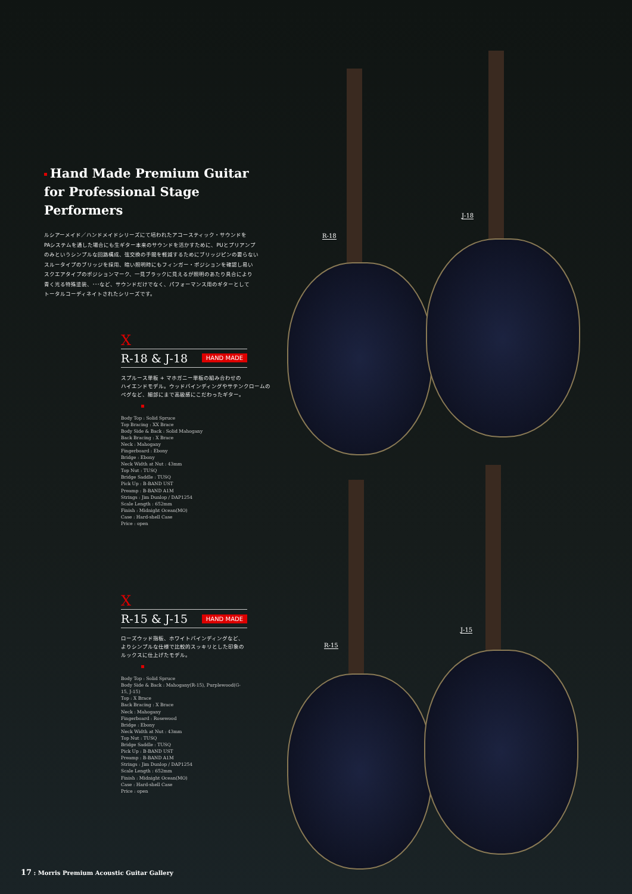R-18
J-18
R-15
J-15
Hand Made Premium Guitar
for Professional Stage Performers
ルシアーメイド／ハンドメイドシリーズにて培われたアコースティック・サウンドを
PAシステムを通した場合にも生ギター本来のサウンドを活かすために、PUとプリアンプ
のみというシンプルな回路構成、弦交換の手間を軽減するためにブリッジピンの要らない
スルータイプのブリッジを採用、暗い照明時にもフィンガー・ポジションを確認し易い
スクエアタイプのポジションマーク、一見ブラックに見えるが照明のあたり具合により
青く光る特殊塗装、･･･など、サウンドだけでなく、パフォーマンス用のギターとして
トータルコーディネイトされたシリーズです。
X
R-18 & J-18 HAND MADE
スプルース単板 + マホガニー単板の組み合わせの
ハイエンドモデル。ウッドバインディングやサテンクロームの
ペグなど、細部にまで高級感にこだわったギター。
Body Top : Solid Spruce
Top Bracing : XX Brace
Body Side & Back : Solid Mahogany
Back Bracing : X Brace
Neck : Mahogany
Fingerboard : Ebony
Bridge : Ebony
Neck Width at Nut : 43mm
Top Nut : TUSQ
Bridge Saddle : TUSQ
Pick Up : B-BAND UST
Preamp : B-BAND A1M
Strings : Jim Dunlop / DAP1254
Scale Length : 652mm
Finish : Midnight Ocean(MO)
Case : Hard-shell Case
Price : open
X
R-15 & J-15 HAND MADE
ローズウッド指板、ホワイトバインディングなど、
よりシンプルな仕様で比較的スッキリとした印象の
ルックスに仕上げたモデル。
Body Top : Solid Spruce
Body Side & Back : Mahogany(R-15), Purplewood(G-15, J-15)
Top : X Brace
Back Bracing : X Brace
Neck : Mahogany
Fingerboard : Rosewood
Bridge : Ebony
Neck Width at Nut : 43mm
Top Nut : TUSQ
Bridge Saddle : TUSQ
Pick Up : B-BAND UST
Preamp : B-BAND A1M
Strings : Jim Dunlop / DAP1254
Scale Length : 652mm
Finish : Midnight Ocean(MO)
Case : Hard-shell Case
Price : open
17 : Morris Premium Acoustic Guitar Gallery